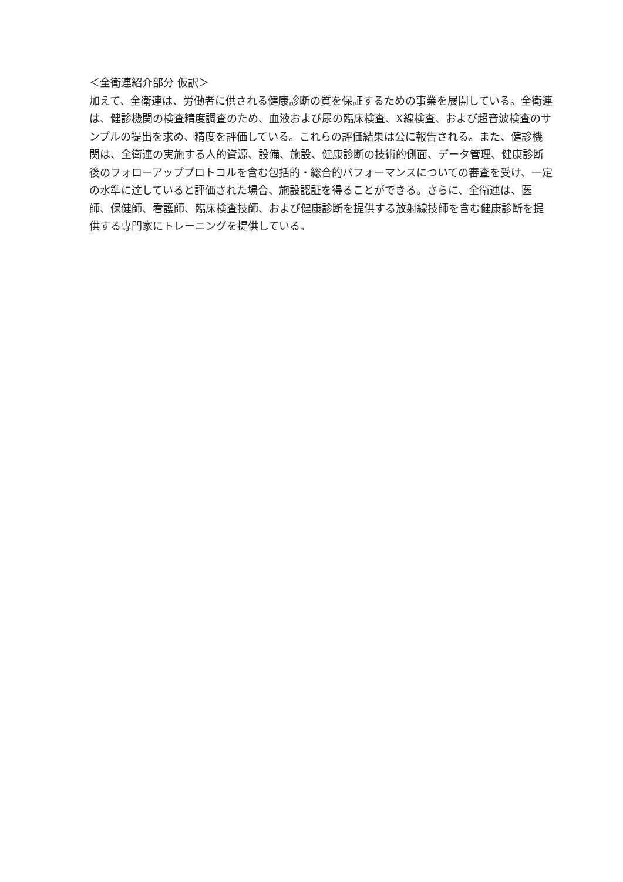＜全衛連紹介部分 仮訳＞
加えて、全衛連は、労働者に供される健康診断の質を保証するための事業を展開している。全衛連は、健診機関の検査精度調査のため、血液および尿の臨床検査、X線検査、および超音波検査のサンプルの提出を求め、精度を評価している。これらの評価結果は公に報告される。また、健診機関は、全衛連の実施する人的資源、設備、施設、健康診断の技術的側面、データ管理、健康診断後のフォローアッププロトコルを含む包括的・総合的パフォーマンスについての審査を受け、一定の水準に達していると評価された場合、施設認証を得ることができる。さらに、全衛連は、医師、保健師、看護師、臨床検査技師、および健康診断を提供する放射線技師を含む健康診断を提供する専門家にトレーニングを提供している。